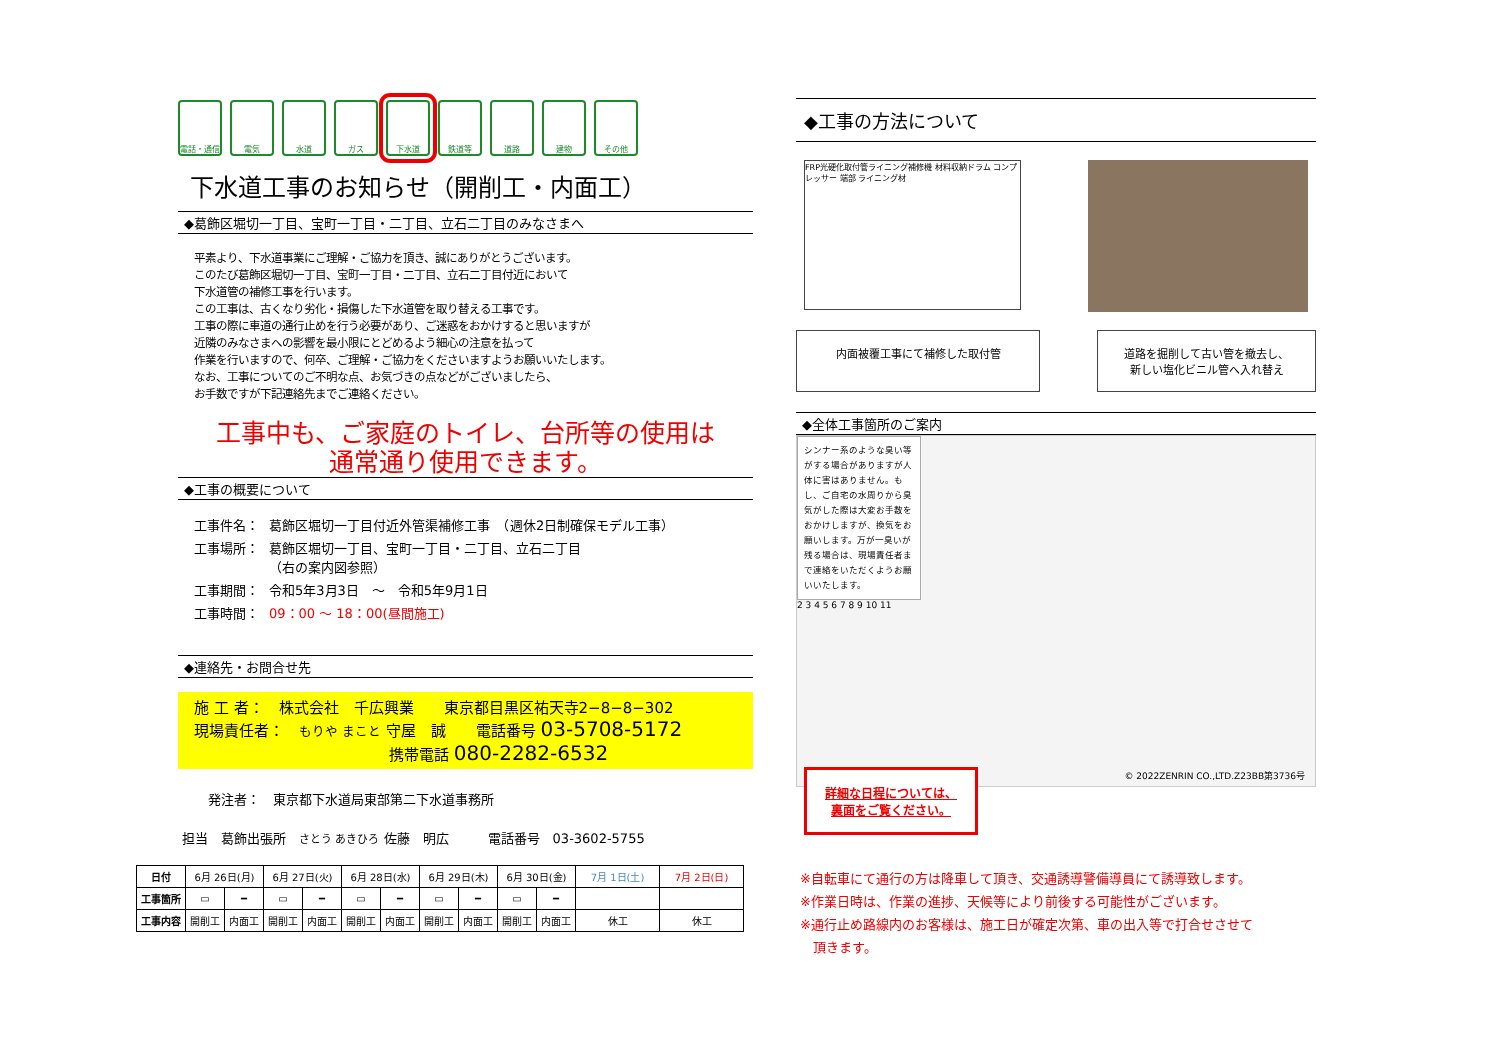電話・通信 電気 水道 ガス 下水道 鉄道等 道路 建物 その他
下水道工事のお知らせ（開削工・内面工）
◆葛飾区堀切一丁目、宝町一丁目・二丁目、立石二丁目のみなさまへ
平素より、下水道事業にご理解・ご協力を頂き、誠にありがとうございます。
このたび葛飾区堀切一丁目、宝町一丁目・二丁目、立石二丁目付近において
下水道管の補修工事を行います。
この工事は、古くなり劣化・損傷した下水道管を取り替える工事です。
工事の際に車道の通行止めを行う必要があり、ご迷惑をおかけすると思いますが
近隣のみなさまへの影響を最小限にとどめるよう細心の注意を払って
作業を行いますので、何卒、ご理解・ご協力をくださいますようお願いいたします。
なお、工事についてのご不明な点、お気づきの点などがございましたら、
お手数ですが下記連絡先までご連絡ください。
工事中も、ご家庭のトイレ、台所等の使用は
通常通り使用できます。
◆工事の概要について
| 工事件名： | 葛飾区堀切一丁目付近外管渠補修工事 （週休2日制確保モデル工事） |
| 工事場所： | 葛飾区堀切一丁目、宝町一丁目・二丁目、立石二丁目 （右の案内図参照） |
| 工事期間： | 令和5年3月3日 ～ 令和5年9月1日 |
| 工事時間： | 09：00 ～ 18：00(昼間施工) |
◆連絡先・お問合せ先
施 工 者：　株式会社　千広興業　　東京都目黒区祐天寺2−8−8−302
現場責任者：　もりや まこと 守屋　誠　　電話番号 03-5708-5172
　　　　　　　　　　　　　携帯電話 080-2282-6532
発注者：　東京都下水道局東部第二下水道事務所
担当　葛飾出張所　さとう あきひろ 佐藤　明広　　　電話番号　03-3602-5755
◆工事の方法について
FRP光硬化取付管ライニング補修機 材料収納ドラム コンプレッサー 端部 ライニング材
内面被覆工事にて補修した取付管 道路を掘削して古い管を撤去し、
新しい塩化ビニル管へ入れ替え
◆全体工事箇所のご案内
シンナー系のような臭い等がする場合がありますが人体に害はありません。もし、ご自宅の水周りから臭気がした際は大変お手数をおかけしますが、換気をお願いします。万が一臭いが残る場合は、現場責任者まで連絡をいただくようお願いいたします。
2 3 4 5 6 7 8 9 10 11
© 2022ZENRIN CO.,LTD.Z23BB第3736号
詳細な日程については、
裏面をご覧ください。
| 日付 | 6月 26日(月) | | 6月 27日(火) | | 6月 28日(水) | | 6月 29日(木) | | 6月 30日(金) | | 7月 1日(土) | 7月 2日(日) |
| 工事箇所 | ▭ | ━ | ▭ | ━ | ▭ | ━ | ▭ | ━ | ▭ | ━ | | |
| 工事内容 | 開削工 | 内面工 | 開削工 | 内面工 | 開削工 | 内面工 | 開削工 | 内面工 | 開削工 | 内面工 | 休工 | 休工 |
※自転車にて通行の方は降車して頂き、交通誘導警備導員にて誘導致します。
※作業日時は、作業の進捗、天候等により前後する可能性がございます。
※通行止め路線内のお客様は、施工日が確定次第、車の出入等で打合せさせて
　頂きます。